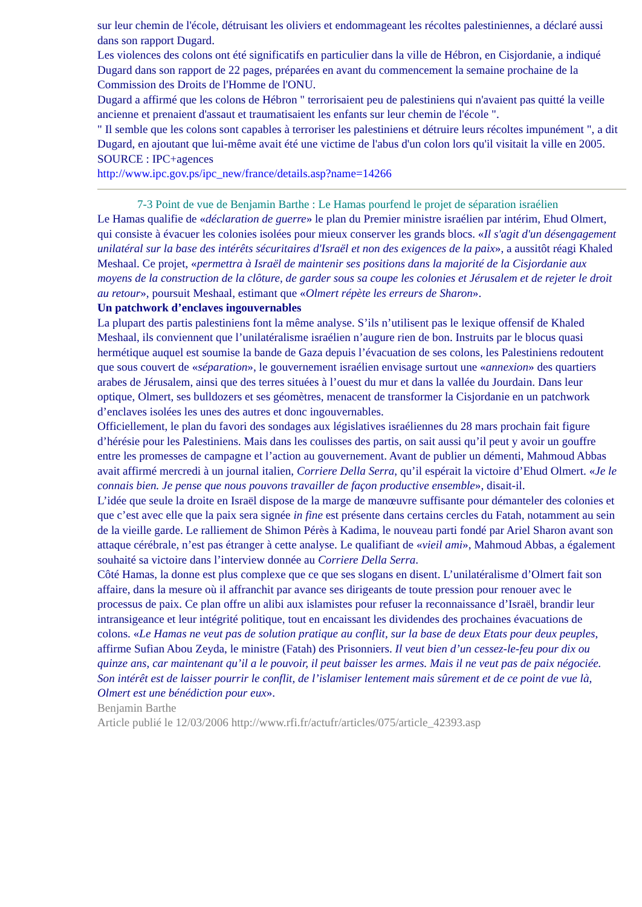sur leur chemin de l'école, détruisant les oliviers et endommageant les récoltes palestiniennes, a déclaré aussi dans son rapport Dugard.
Les violences des colons ont été significatifs en particulier dans la ville de Hébron, en Cisjordanie, a indiqué Dugard dans son rapport de 22 pages, préparées en avant du commencement la semaine prochaine de la Commission des Droits de l'Homme de l'ONU.
Dugard a affirmé que les colons de Hébron " terrorisaient peu de palestiniens qui n'avaient pas quitté la veille ancienne et prenaient d'assaut et traumatisaient les enfants sur leur chemin de l'école ".
" Il semble que les colons sont capables à terroriser les palestiniens et détruire leurs récoltes impunément ", a dit Dugard, en ajoutant que lui-même avait été une victime de l'abus d'un colon lors qu'il visitait la ville en 2005.
SOURCE : IPC+agences
http://www.ipc.gov.ps/ipc_new/france/details.asp?name=14266
7-3 Point de vue de Benjamin Barthe : Le Hamas pourfend le projet de séparation israélien
Le Hamas qualifie de «déclaration de guerre» le plan du Premier ministre israélien par intérim, Ehud Olmert, qui consiste à évacuer les colonies isolées pour mieux conserver les grands blocs. «Il s'agit d'un désengagement unilatéral sur la base des intérêts sécuritaires d'Israël et non des exigences de la paix», a aussitôt réagi Khaled Meshaal. Ce projet, «permettra à Israël de maintenir ses positions dans la majorité de la Cisjordanie aux moyens de la construction de la clôture, de garder sous sa coupe les colonies et Jérusalem et de rejeter le droit au retour», poursuit Meshaal, estimant que «Olmert répète les erreurs de Sharon».
Un patchwork d’enclaves ingouvernables
La plupart des partis palestiniens font la même analyse. S’ils n’utilisent pas le lexique offensif de Khaled Meshaal, ils conviennent que l’unilatéralisme israélien n’augure rien de bon. Instruits par le blocus quasi hermétique auquel est soumise la bande de Gaza depuis l’évacuation de ses colons, les Palestiniens redoutent que sous couvert de «séparation», le gouvernement israélien envisage surtout une «annexion» des quartiers arabes de Jérusalem, ainsi que des terres situées à l’ouest du mur et dans la vallée du Jourdain. Dans leur optique, Olmert, ses bulldozers et ses géomètres, menacent de transformer la Cisjordanie en un patchwork d’enclaves isolées les unes des autres et donc ingouvernables.
Officiellement, le plan du favori des sondages aux législatives israéliennes du 28 mars prochain fait figure d’hérésie pour les Palestiniens. Mais dans les coulisses des partis, on sait aussi qu’il peut y avoir un gouffre entre les promesses de campagne et l’action au gouvernement. Avant de publier un démenti, Mahmoud Abbas avait affirmé mercredi à un journal italien, Corriere Della Serra, qu’il espérait la victoire d’Ehud Olmert. «Je le connais bien. Je pense que nous pouvons travailler de façon productive ensemble», disait-il.
L’idée que seule la droite en Israël dispose de la marge de manœuvre suffisante pour démanteler des colonies et que c’est avec elle que la paix sera signée in fine est présente dans certains cercles du Fatah, notamment au sein de la vieille garde. Le ralliement de Shimon Pérès à Kadima, le nouveau parti fondé par Ariel Sharon avant son attaque cérébrale, n’est pas étranger à cette analyse. Le qualifiant de «vieil ami», Mahmoud Abbas, a également souhaité sa victoire dans l’interview donnée au Corriere Della Serra.
Côté Hamas, la donne est plus complexe que ce que ses slogans en disent. L’unilatéralisme d’Olmert fait son affaire, dans la mesure où il affranchit par avance ses dirigeants de toute pression pour renouer avec le processus de paix. Ce plan offre un alibi aux islamistes pour refuser la reconnaissance d’Israël, brandir leur intransigeance et leur intégrité politique, tout en encaissant les dividendes des prochaines évacuations de colons. «Le Hamas ne veut pas de solution pratique au conflit, sur la base de deux Etats pour deux peuples, affirme Sufian Abou Zeyda, le ministre (Fatah) des Prisonniers. Il veut bien d’un cessez-le-feu pour dix ou quinze ans, car maintenant qu’il a le pouvoir, il peut baisser les armes. Mais il ne veut pas de paix négociée. Son intérêt est de laisser pourrir le conflit, de l’islamiser lentement mais sûrement et de ce point de vue là, Olmert est une bénédiction pour eux».
Benjamin Barthe
Article publié le 12/03/2006 http://www.rfi.fr/actufr/articles/075/article_42393.asp